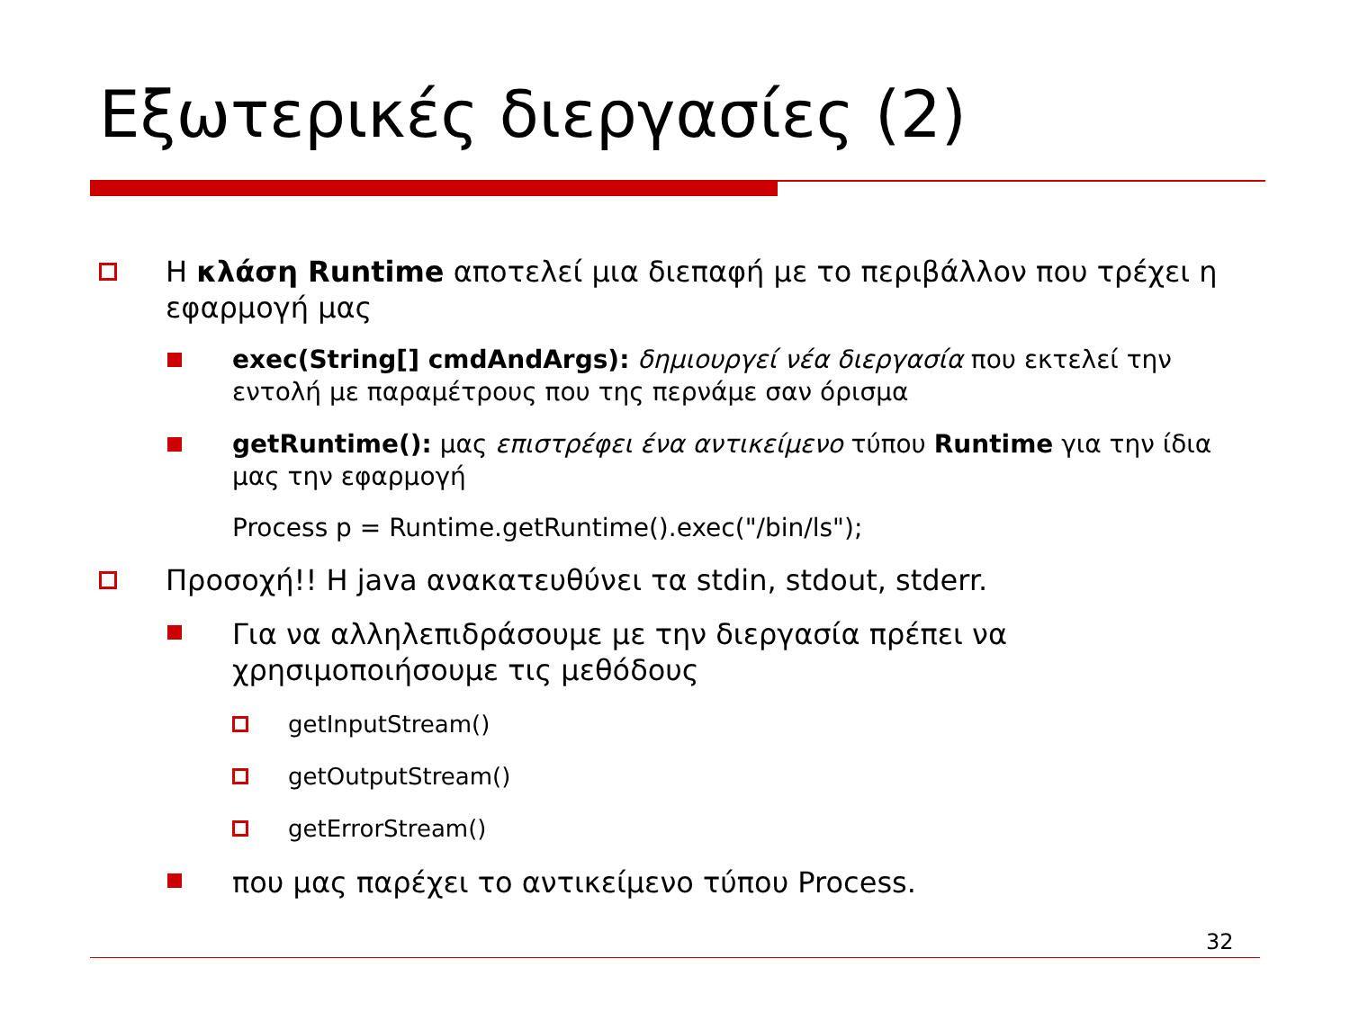Εξωτερικές διεργασίες (2)
Η κλάση Runtime αποτελεί μια διεπαφή με το περιβάλλον που τρέχει η εφαρμογή μας
exec(String[] cmdAndArgs): δημιουργεί νέα διεργασία που εκτελεί την εντολή με παραμέτρους που της περνάμε σαν όρισμα
getRuntime(): μας επιστρέφει ένα αντικείμενο τύπου Runtime για την ίδια μας την εφαρμογή
Process p = Runtime.getRuntime().exec("/bin/ls");
Προσοχή!! Η java ανακατευθύνει τα stdin, stdout, stderr.
Για να αλληλεπιδράσουμε με την διεργασία πρέπει να χρησιμοποιήσουμε τις μεθόδους
getInputStream()
getOutputStream()
getErrorStream()
που μας παρέχει το αντικείμενο τύπου Process.
32